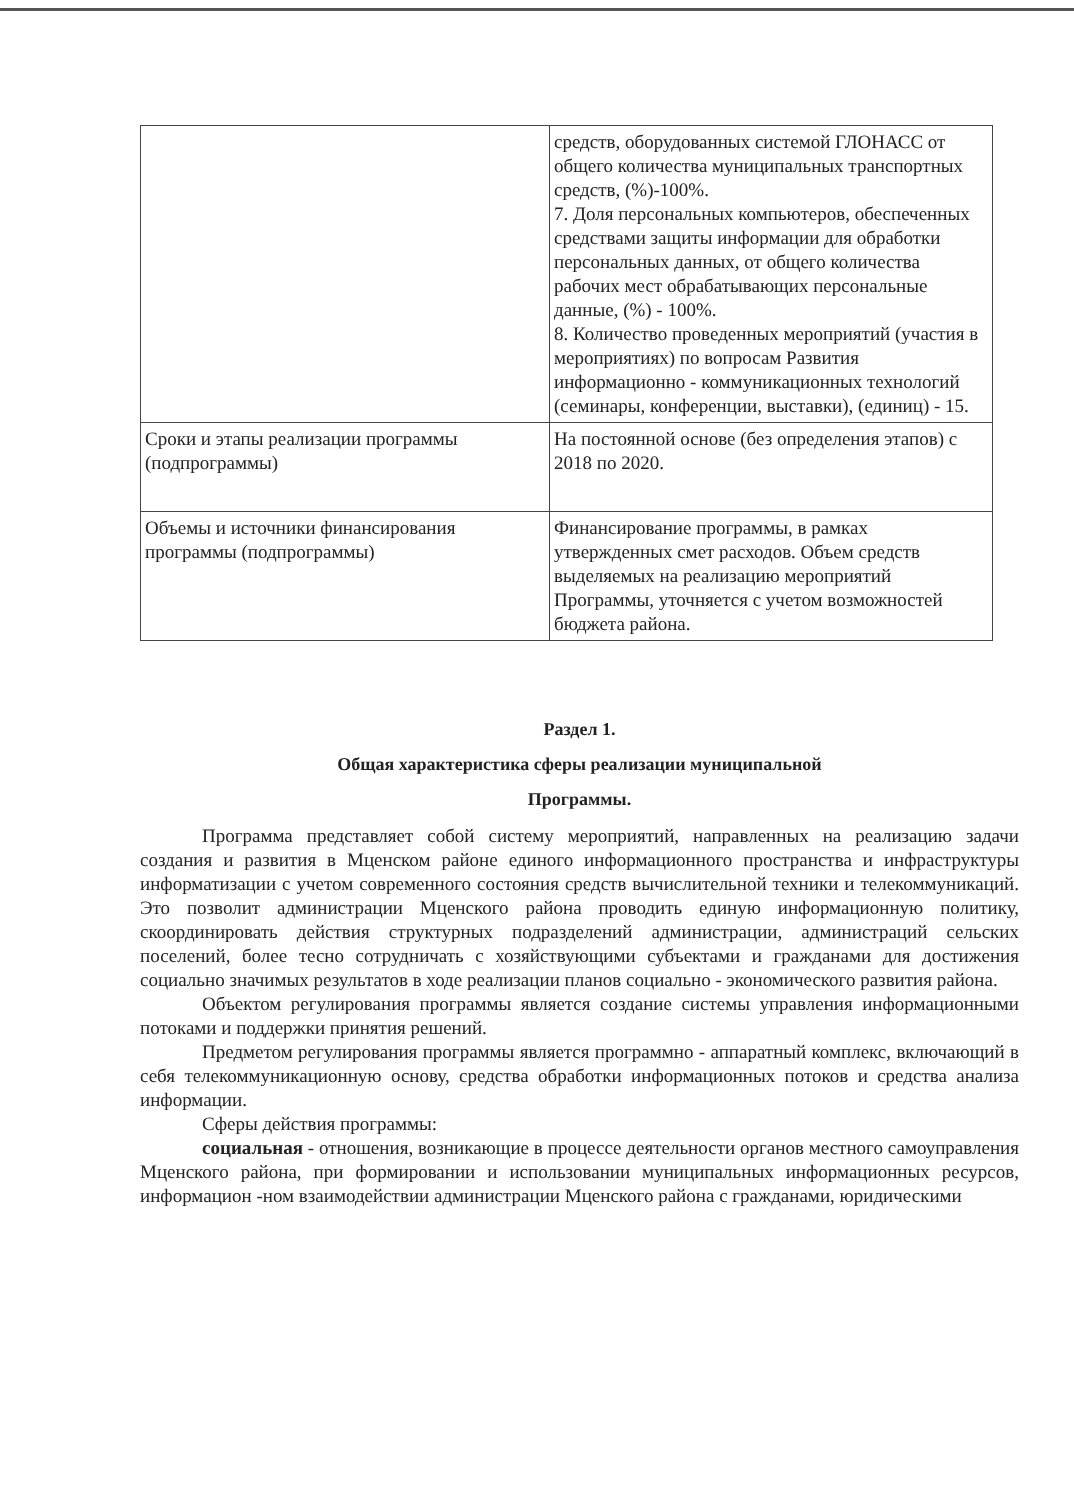| | средств, оборудованных системой ГЛОНАСС от общего количества муниципальных транспортных средств, (%)-100%. 7. Доля персональных компьютеров, обеспеченных средствами защиты информации для обработки персональных данных, от общего количества рабочих мест обрабатывающих персональные данные, (%) - 100%. 8. Количество проведенных мероприятий (участия в мероприятиях) по вопросам Развития информационно - коммуникационных технологий (семинары, конференции, выставки), (единиц) - 15. |
| Сроки и этапы реализации программы (подпрограммы) | На постоянной основе (без определения этапов) с 2018 по 2020. |
| Объемы и источники финансирования программы (подпрограммы) | Финансирование программы, в рамках утвержденных смет расходов. Объем средств выделяемых на реализацию мероприятий Программы, уточняется с учетом возможностей бюджета района. |
Раздел 1.
Общая характеристика сферы реализации муниципальной
Программы.
Программа представляет собой систему мероприятий, направленных на реализацию задачи создания и развития в Мценском районе единого информационного пространства и инфраструктуры информатизации с учетом современного состояния средств вычислительной техники и телекоммуникаций. Это позволит администрации Мценского района проводить единую информационную политику, скоординировать действия структурных подразделений администрации, администраций сельских поселений, более тесно сотрудничать с хозяйствующими субъектами и гражданами для достижения социально значимых результатов в ходе реализации планов социально - экономического развития района.
Объектом регулирования программы является создание системы управления информационными потоками и поддержки принятия решений.
Предметом регулирования программы является программно - аппаратный комплекс, включающий в себя телекоммуникационную основу, средства обработки информационных потоков и средства анализа информации.
Сферы действия программы:
социальная - отношения, возникающие в процессе деятельности органов местного самоуправления Мценского района, при формировании и использовании муниципальных информационных ресурсов, информацион -ном взаимодействии администрации Мценского района с гражданами, юридическими